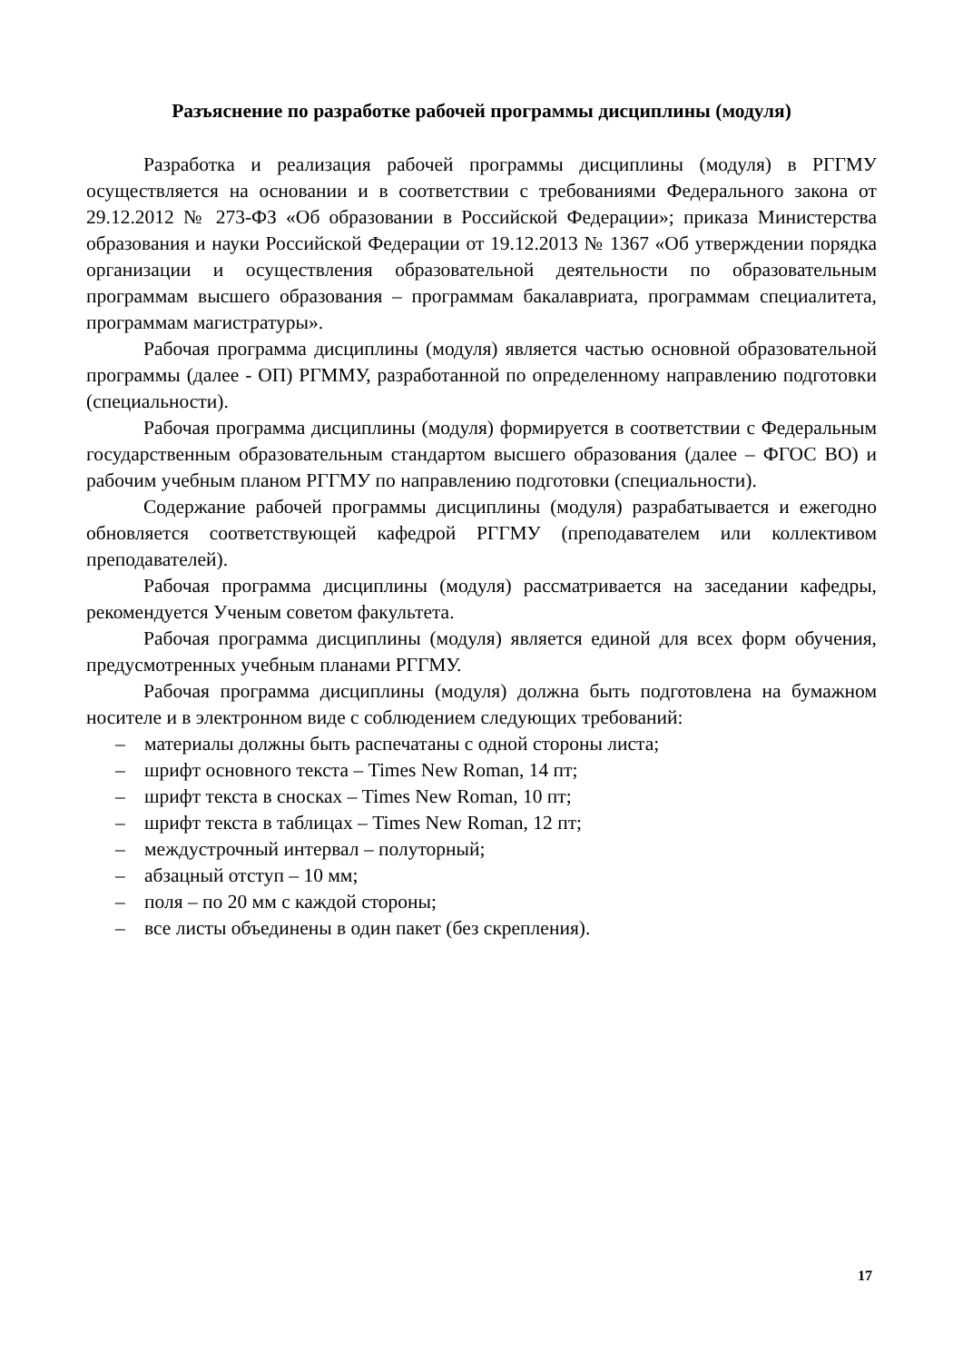Разъяснение по разработке рабочей программы дисциплины (модуля)
Разработка и реализация рабочей программы дисциплины (модуля) в РГГМУ осуществляется на основании и в соответствии с требованиями Федерального закона от 29.12.2012 № 273-ФЗ «Об образовании в Российской Федерации»; приказа Министерства образования и науки Российской Федерации от 19.12.2013 № 1367 «Об утверждении порядка организации и осуществления образовательной деятельности по образовательным программам высшего образования – программам бакалавриата, программам специалитета, программам магистратуры».
Рабочая программа дисциплины (модуля) является частью основной образовательной программы (далее - ОП) РГММУ, разработанной по определенному направлению подготовки (специальности).
Рабочая программа дисциплины (модуля) формируется в соответствии с Федеральным государственным образовательным стандартом высшего образования (далее – ФГОС ВО) и рабочим учебным планом РГГМУ по направлению подготовки (специальности).
Содержание рабочей программы дисциплины (модуля) разрабатывается и ежегодно обновляется соответствующей кафедрой РГГМУ (преподавателем или коллективом преподавателей).
Рабочая программа дисциплины (модуля) рассматривается на заседании кафедры, рекомендуется Ученым советом факультета.
Рабочая программа дисциплины (модуля) является единой для всех форм обучения, предусмотренных учебным планами РГГМУ.
Рабочая программа дисциплины (модуля) должна быть подготовлена на бумажном носителе и в электронном виде с соблюдением следующих требований:
– материалы должны быть распечатаны с одной стороны листа;
– шрифт основного текста – Times New Roman, 14 пт;
– шрифт текста в сносках – Times New Roman, 10 пт;
– шрифт текста в таблицах – Times New Roman, 12 пт;
– междустрочный интервал – полуторный;
– абзацный отступ – 10 мм;
– поля – по 20 мм с каждой стороны;
– все листы объединены в один пакет (без скрепления).
17